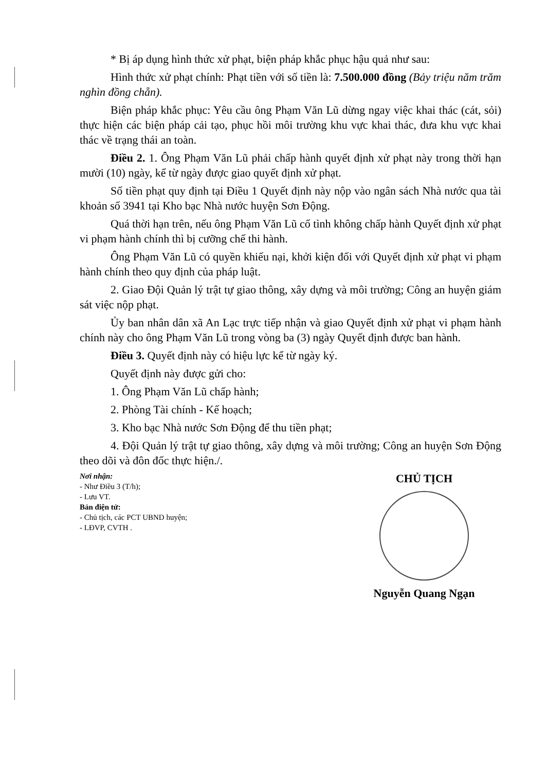* Bị áp dụng hình thức xử phạt, biện pháp khắc phục hậu quả như sau:
Hình thức xử phạt chính: Phạt tiền với số tiền là: 7.500.000 đồng (Bảy triệu năm trăm nghìn đồng chẵn).
Biện pháp khắc phục: Yêu cầu ông Phạm Văn Lũ dừng ngay việc khai thác (cát, sỏi) thực hiện các biện pháp cải tạo, phục hồi môi trường khu vực khai thác, đưa khu vực khai thác về trạng thái an toàn.
Điều 2. 1. Ông Phạm Văn Lũ phải chấp hành quyết định xử phạt này trong thời hạn mười (10) ngày, kể từ ngày được giao quyết định xử phạt.
Số tiền phạt quy định tại Điều 1 Quyết định này nộp vào ngân sách Nhà nước qua tài khoản số 3941 tại Kho bạc Nhà nước huyện Sơn Động.
Quá thời hạn trên, nếu ông Phạm Văn Lũ cố tình không chấp hành Quyết định xử phạt vi phạm hành chính thì bị cưỡng chế thi hành.
Ông Phạm Văn Lũ có quyền khiếu nại, khởi kiện đối với Quyết định xử phạt vi phạm hành chính theo quy định của pháp luật.
2. Giao Đội Quản lý trật tự giao thông, xây dựng và môi trường; Công an huyện giám sát việc nộp phạt.
Ủy ban nhân dân xã An Lạc trực tiếp nhận và giao Quyết định xử phạt vi phạm hành chính này cho ông Phạm Văn Lũ trong vòng ba (3) ngày Quyết định được ban hành.
Điều 3. Quyết định này có hiệu lực kể từ ngày ký.
Quyết định này được gửi cho:
1. Ông Phạm Văn Lũ chấp hành;
2. Phòng Tài chính - Kế hoạch;
3. Kho bạc Nhà nước Sơn Động để thu tiền phạt;
4. Đội Quản lý trật tự giao thông, xây dựng và môi trường; Công an huyện Sơn Động theo dõi và đôn đốc thực hiện./.
Nơi nhận:
- Như Điều 3 (T/h);
- Lưu VT.
Bản điện tử:
- Chủ tịch, các PCT UBND huyện;
- LĐVP, CVTH .
CHỦ TỊCH
Nguyễn Quang Ngạn